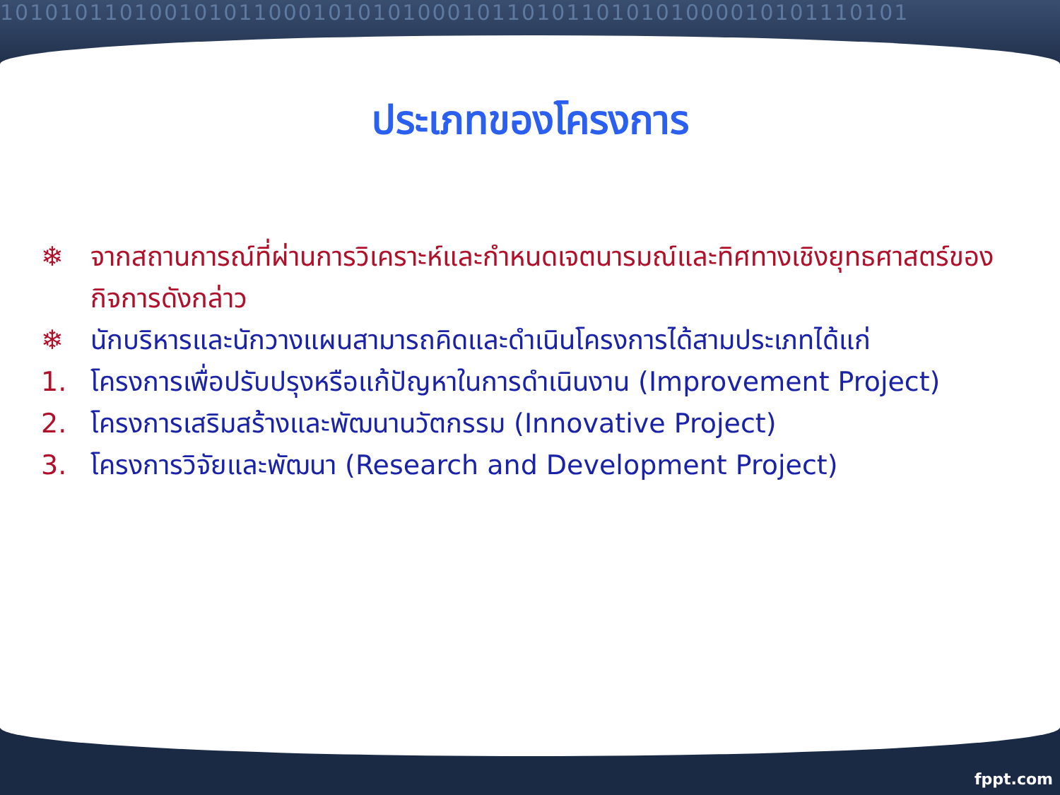1010101101001010110001010101000101101011010101000010101110101
ประเภทของโครงการ
❄ จากสถานการณ์ที่ผ่านการวิเคราะห์และกำหนดเจตนารมณ์และทิศทางเชิงยุทธศาสตร์ของกิจการดังกล่าว
❄ นักบริหารและนักวางแผนสามารถคิดและดำเนินโครงการได้สามประเภทได้แก่
1. โครงการเพื่อปรับปรุงหรือแก้ปัญหาในการดำเนินงาน (Improvement Project)
2. โครงการเสริมสร้างและพัฒนานวัตกรรม (Innovative Project)
3. โครงการวิจัยและพัฒนา (Research and Development Project)
fppt.com